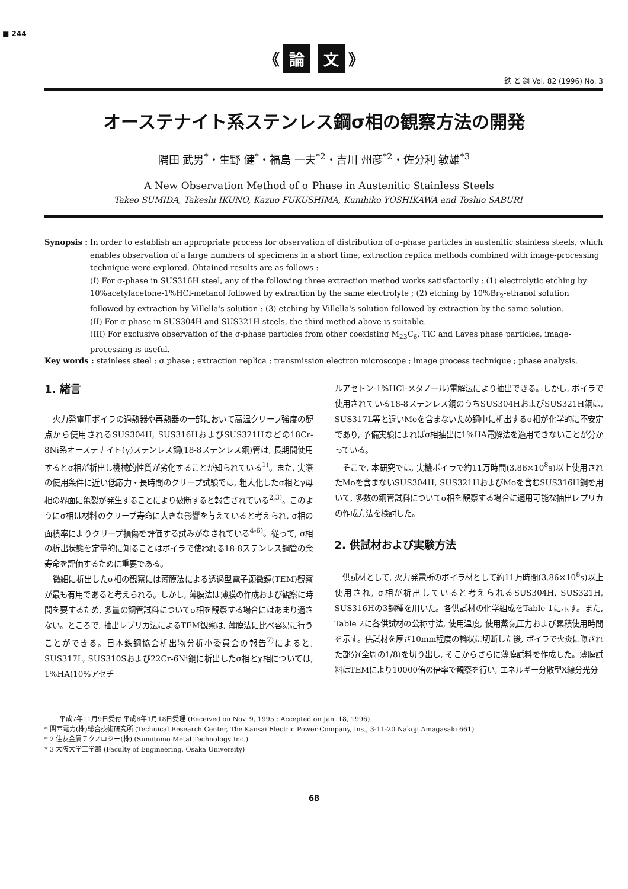■ 244
《 論 文 》
鉄 と 鋼 Vol. 82 (1996) No. 3
オーステナイト系ステンレス鋼σ相の観察方法の開発
隅田 武男<sup>*</sup>・生野 健<sup>*</sup>・福島 一夫<sup>*2</sup>・吉川 州彦<sup>*2</sup>・佐分利 敏雄<sup>*3</sup>
A New Observation Method of σ Phase in Austenitic Stainless Steels
Takeo SUMIDA, Takeshi IKUNO, Kazuo FUKUSHIMA, Kunihiko YOSHIKAWA and Toshio SABURI
Synopsis : In order to establish an appropriate process for observation of distribution of σ-phase particles in austenitic stainless steels, which enables observation of a large numbers of specimens in a short time, extraction replica methods combined with image-processing technique were explored. Obtained results are as follows :
(I) For σ-phase in SUS316H steel, any of the following three extraction method works satisfactorily : (1) electrolytic etching by 10%acetylacetone-1%HCl-metanol followed by extraction by the same electrolyte ; (2) etching by 10%Br<sub>2</sub>-ethanol solution followed by extraction by Villella's solution : (3) etching by Villella's solution followed by extraction by the same solution.
(II) For σ-phase in SUS304H and SUS321H steels, the third method above is suitable.
(III) For exclusive observation of the σ-phase particles from other coexisting M<sub>23</sub>C<sub>6</sub>, TiC and Laves phase particles, image-processing is useful.
Key words : stainless steel ; σ phase ; extraction replica ; transmission electron microscope ; image process technique ; phase analysis.
1. 緒言
火力発電用ボイラの過熱器や再熱器の一部において高温クリープ強度の観点から使用されるSUS304H, SUS316HおよびSUS321Hなどの18Cr-8Ni系オーステナイト(γ)ステンレス鋼(18-8ステンレス鋼)管は, 長期間使用するとσ相が析出し機械的性質が劣化することが知られている<sup>1)</sup>。また, 実際の使用条件に近い低応力・長時間のクリープ試験では, 粗大化したσ相とγ母相の界面に亀裂が発生することにより破断すると報告されている<sup>2,3)</sup>。このようにσ相は材料のクリープ寿命に大きな影響を与えていると考えられ, σ相の面積率によりクリープ損傷を評価する試みがなされている<sup>4-6)</sup>。従って, σ相の析出状態を定量的に知ることはボイラで使われる18-8ステンレス鋼管の余寿命を評価するために重要である。
微細に析出したσ相の観察には薄膜法による透過型電子顕微鏡(TEM)観察が最も有用であると考えられる。しかし, 薄膜法は薄膜の作成および観察に時間を要するため, 多量の鋼管試料についてσ相を観察する場合にはあまり適さない。ところで, 抽出レプリカ法によるTEM観察は, 薄膜法に比べ容易に行うことができる。日本鉄鋼協会析出物分析小委員会の報告<sup>7)</sup>によると, SUS317L, SUS310Sおよび22Cr-6Ni鋼に析出したσ相とχ相については, 1%HA(10%アセチ
ルアセトン-1%HCl-メタノール)電解法により抽出できる。しかし, ボイラで使用されている18-8ステンレス鋼のうちSUS304HおよびSUS321H鋼は, SUS317L等と違いMoを含まないため鋼中に析出するσ相が化学的に不安定であり, 予備実験によればσ相抽出に1%HA電解法を適用できないことが分かっている。
そこで, 本研究では, 実機ボイラで約11万時間(3.86×10<sup>8</sup>s)以上使用されたMoを含まないSUS304H, SUS321HおよびMoを含むSUS316H鋼を用いて, 多数の鋼管試料についてσ相を観察する場合に適用可能な抽出レプリカの作成方法を検討した。
2. 供試材および実験方法
供試材として, 火力発電所のボイラ材として約11万時間(3.86×10<sup>8</sup>s)以上使用され, σ相が析出していると考えられるSUS304H, SUS321H, SUS316Hの3鋼種を用いた。各供試材の化学組成をTable 1に示す。また, Table 2に各供試材の公称寸法, 使用温度, 使用蒸気圧力および累積使用時間を示す。供試材を厚さ10mm程度の輪状に切断した後, ボイラで火炎に曝された部分(全周の1/8)を切り出し, そこからさらに薄膜試料を作成した。薄膜試料はTEMにより10000倍の倍率で観察を行い, エネルギー分散型X線分光分
平成7年11月9日受付 平成8年1月18日受理 (Received on Nov. 9, 1995 ; Accepted on Jan. 18, 1996)
* 関西電力(株)総合技術研究所 (Technical Research Center, The Kansai Electric Power Company, Ins., 3-11-20 Nakoji Amagasaki 661)
* 2 住友金属テクノロジー(株) (Sumitomo Metal Technology Inc.)
* 3 大阪大学工学部 (Faculty of Engineering, Osaka University)
68